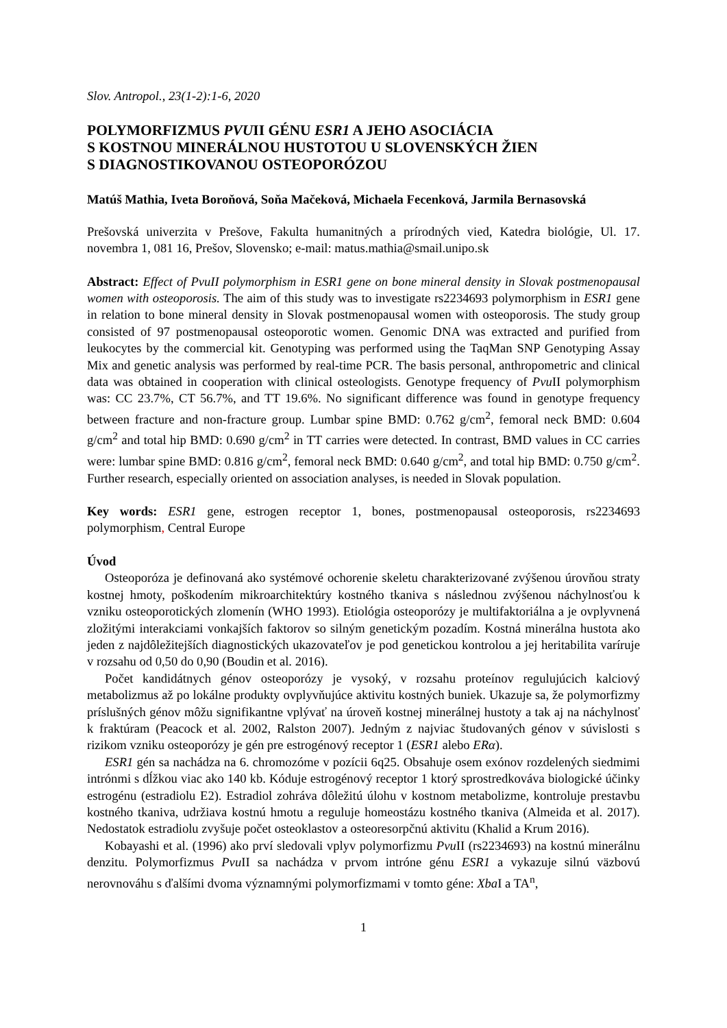Slov. Antropol., 23(1-2):1-6, 2020
POLYMORFIZMUS PVUII GÉNU ESR1 A JEHO ASOCIÁCIA
S KOSTNOU MINERÁLNOU HUSTOTOU U SLOVENSKÝCH ŽIEN
S DIAGNOSTIKOVANOU OSTEOPORÓZOU
Matúš Mathia, Iveta Boroňová, Soňa Mačeková, Michaela Fecenková, Jarmila Bernasovská
Prešovská univerzita v Prešove, Fakulta humanitných a prírodných vied, Katedra biológie, Ul. 17. novembra 1, 081 16, Prešov, Slovensko; e-mail: matus.mathia@smail.unipo.sk
Abstract: Effect of PvuII polymorphism in ESR1 gene on bone mineral density in Slovak postmenopausal women with osteoporosis. The aim of this study was to investigate rs2234693 polymorphism in ESR1 gene in relation to bone mineral density in Slovak postmenopausal women with osteoporosis. The study group consisted of 97 postmenopausal osteoporotic women. Genomic DNA was extracted and purified from leukocytes by the commercial kit. Genotyping was performed using the TaqMan SNP Genotyping Assay Mix and genetic analysis was performed by real-time PCR. The basis personal, anthropometric and clinical data was obtained in cooperation with clinical osteologists. Genotype frequency of Pvu II polymorphism was: CC 23.7%, CT 56.7%, and TT 19.6%. No significant difference was found in genotype frequency between fracture and non-fracture group. Lumbar spine BMD: 0.762 g/cm<sup>2</sup>, femoral neck BMD: 0.604 g/cm<sup>2</sup> and total hip BMD: 0.690 g/cm<sup>2</sup> in TT carries were detected. In contrast, BMD values in CC carries were: lumbar spine BMD: 0.816 g/cm<sup>2</sup>, femoral neck BMD: 0.640 g/cm<sup>2</sup>, and total hip BMD: 0.750 g/cm<sup>2</sup>. Further research, especially oriented on association analyses, is needed in Slovak population.
Key words: ESR1 gene, estrogen receptor 1, bones, postmenopausal osteoporosis, rs2234693 polymorphism, Central Europe
Úvod
Osteoporóza je definovaná ako systémové ochorenie skeletu charakterizované zvýšenou úrovňou straty kostnej hmoty, poškodením mikroarchitektúry kostného tkaniva s následnou zvýšenou náchylnosťou k vzniku osteoporotických zlomenín (WHO 1993). Etiológia osteoporózy je multifaktoriálna a je ovplyvnená zložitými interakciami vonkajších faktorov so silným genetickým pozadím. Kostná minerálna hustota ako jeden z najdôležitejších diagnostických ukazovateľov je pod genetickou kontrolou a jej heritabilita varíruje v rozsahu od 0,50 do 0,90 (Boudin et al. 2016).
Počet kandidátnych génov osteoporózy je vysoký, v rozsahu proteínov regulujúcich kalciový metabolizmus až po lokálne produkty ovplyvňujúce aktivitu kostných buniek. Ukazuje sa, že polymorfizmy príslušných génov môžu signifikantne vplývať na úroveň kostnej minerálnej hustoty a tak aj na náchylnosť k fraktúram (Peacock et al. 2002, Ralston 2007). Jedným z najviac študovaných génov v súvislosti s rizikom vzniku osteoporózy je gén pre estrogénový receptor 1 (ESR1 alebo ERα).
ESR1 gén sa nachádza na 6. chromozóme v pozícii 6q25. Obsahuje osem exónov rozdelených siedmimi intrónmi s dĺžkou viac ako 140 kb. Kóduje estrogénový receptor 1 ktorý sprostredkováva biologické účinky estrogénu (estradiolu E2). Estradiol zohráva dôležitú úlohu v kostnom metabolizme, kontroluje prestavbu kostného tkaniva, udržiava kostnú hmotu a reguluje homeostázu kostného tkaniva (Almeida et al. 2017). Nedostatok estradiolu zvyšuje počet osteoklastov a osteoresorpčnú aktivitu (Khalid a Krum 2016).
Kobayashi et al. (1996) ako prví sledovali vplyv polymorfizmu Pvu II (rs2234693) na kostnú minerálnu denzitu. Polymorfizmus Pvu II sa nachádza v prvom intróne génu ESR1 a vykazuje silnú väzbovú nerovnováhu s ďalšími dvoma významnými polymorfizmami v tomto géne: Xba I a TA<sup>n</sup>,
1